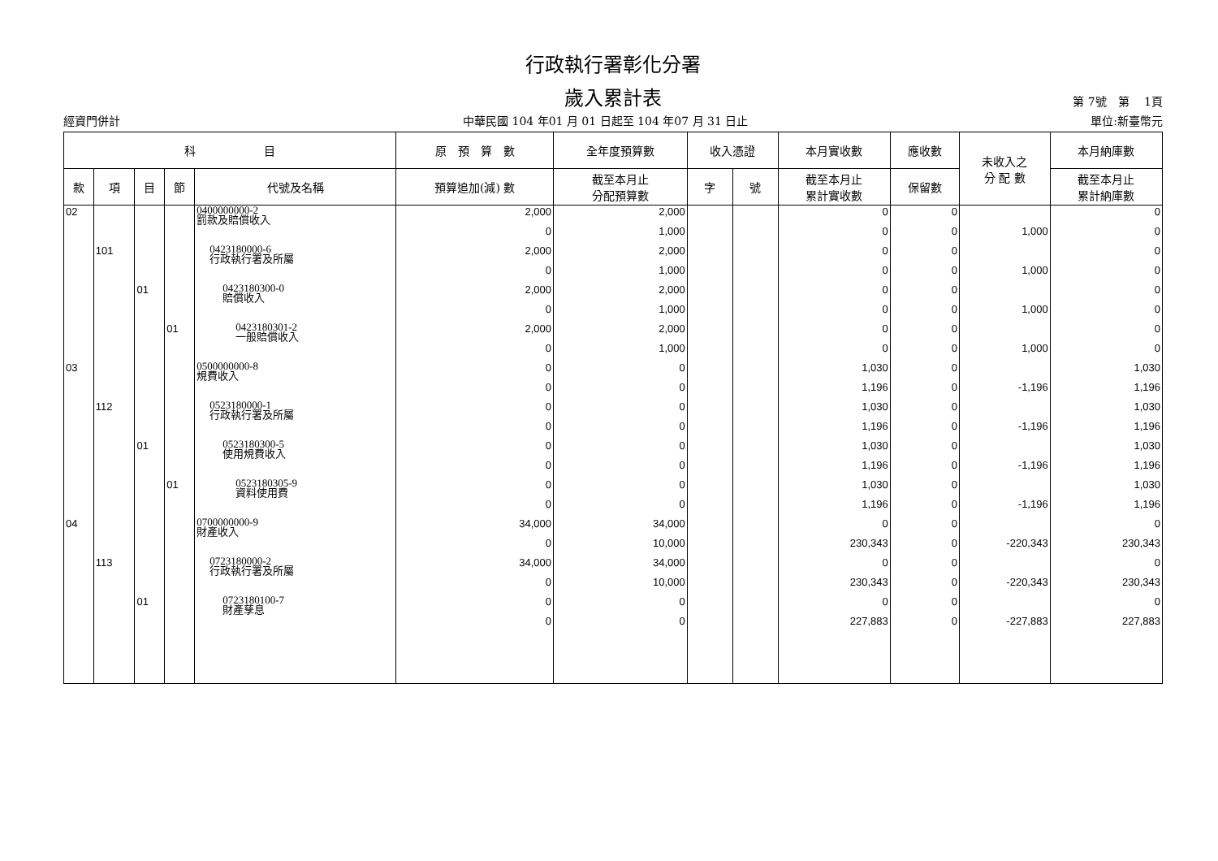行政執行署彰化分署
歲入累計表
第 7號　第　 1頁
經資門併計 中華民國 104 年01 月 01 日起至 104 年07 月 31 日止 單位:新臺幣元
| 科 目 | | | | | 原 預 算 數 | 全年度預算數 | 收入憑證 | | 本月實收數 | 應收數 | 未收入之 分 配 數 | 本月納庫數 |
| --- | --- | --- | --- | --- | --- | --- | --- | --- | --- | --- | --- | --- |
| 款 | 項 | 目 | 節 | 代號及名稱 | 預算追加(減) 數 | 截至本月止 分配預算數 | 字 | 號 | 截至本月止 累計實收數 | 保留數 | | 截至本月止 累計納庫數 |
| 02 | | | | 0400000000-2 罰款及賠償收入 | 2,000 | 2,000 | | | 0 | 0 | | 0 |
| | | | | | 0 | 1,000 | | | 0 | 0 | 1,000 | 0 |
| | 101 | | | 0423180000-6 行政執行署及所屬 | 2,000 | 2,000 | | | 0 | 0 | | 0 |
| | | | | | 0 | 1,000 | | | 0 | 0 | 1,000 | 0 |
| | | 01 | | 0423180300-0 賠償收入 | 2,000 | 2,000 | | | 0 | 0 | | 0 |
| | | | | | 0 | 1,000 | | | 0 | 0 | 1,000 | 0 |
| | | | 01 | 0423180301-2 一般賠償收入 | 2,000 | 2,000 | | | 0 | 0 | | 0 |
| | | | | | 0 | 1,000 | | | 0 | 0 | 1,000 | 0 |
| 03 | | | | 0500000000-8 規費收入 | 0 | 0 | | | 1,030 | 0 | | 1,030 |
| | | | | | 0 | 0 | | | 1,196 | 0 | -1,196 | 1,196 |
| | 112 | | | 0523180000-1 行政執行署及所屬 | 0 | 0 | | | 1,030 | 0 | | 1,030 |
| | | | | | 0 | 0 | | | 1,196 | 0 | -1,196 | 1,196 |
| | | 01 | | 0523180300-5 使用規費收入 | 0 | 0 | | | 1,030 | 0 | | 1,030 |
| | | | | | 0 | 0 | | | 1,196 | 0 | -1,196 | 1,196 |
| | | | 01 | 0523180305-9 資料使用費 | 0 | 0 | | | 1,030 | 0 | | 1,030 |
| | | | | | 0 | 0 | | | 1,196 | 0 | -1,196 | 1,196 |
| 04 | | | | 0700000000-9 財產收入 | 34,000 | 34,000 | | | 0 | 0 | | 0 |
| | | | | | 0 | 10,000 | | | 230,343 | 0 | -220,343 | 230,343 |
| | 113 | | | 0723180000-2 行政執行署及所屬 | 34,000 | 34,000 | | | 0 | 0 | | 0 |
| | | | | | 0 | 10,000 | | | 230,343 | 0 | -220,343 | 230,343 |
| | | 01 | | 0723180100-7 財產孳息 | 0 | 0 | | | 0 | 0 | | 0 |
| | | | | | 0 | 0 | | | 227,883 | 0 | -227,883 | 227,883 |